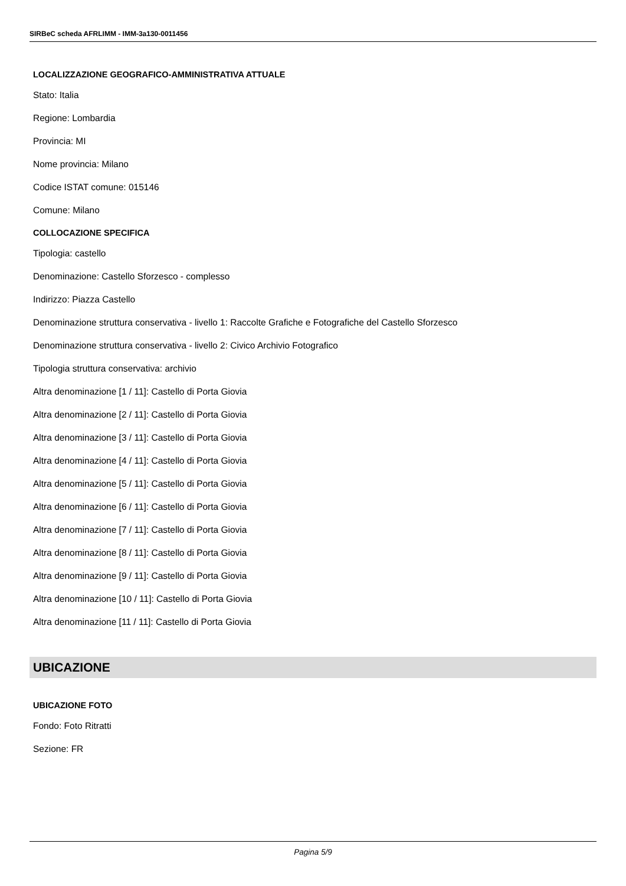SIRBeC scheda AFRLIMM - IMM-3a130-0011456
LOCALIZZAZIONE GEOGRAFICO-AMMINISTRATIVA ATTUALE
Stato: Italia
Regione: Lombardia
Provincia: MI
Nome provincia: Milano
Codice ISTAT comune: 015146
Comune: Milano
COLLOCAZIONE SPECIFICA
Tipologia: castello
Denominazione: Castello Sforzesco - complesso
Indirizzo: Piazza Castello
Denominazione struttura conservativa - livello 1: Raccolte Grafiche e Fotografiche del Castello Sforzesco
Denominazione struttura conservativa - livello 2: Civico Archivio Fotografico
Tipologia struttura conservativa: archivio
Altra denominazione [1 / 11]: Castello di Porta Giovia
Altra denominazione [2 / 11]: Castello di Porta Giovia
Altra denominazione [3 / 11]: Castello di Porta Giovia
Altra denominazione [4 / 11]: Castello di Porta Giovia
Altra denominazione [5 / 11]: Castello di Porta Giovia
Altra denominazione [6 / 11]: Castello di Porta Giovia
Altra denominazione [7 / 11]: Castello di Porta Giovia
Altra denominazione [8 / 11]: Castello di Porta Giovia
Altra denominazione [9 / 11]: Castello di Porta Giovia
Altra denominazione [10 / 11]: Castello di Porta Giovia
Altra denominazione [11 / 11]: Castello di Porta Giovia
UBICAZIONE
UBICAZIONE FOTO
Fondo: Foto Ritratti
Sezione: FR
Pagina 5/9